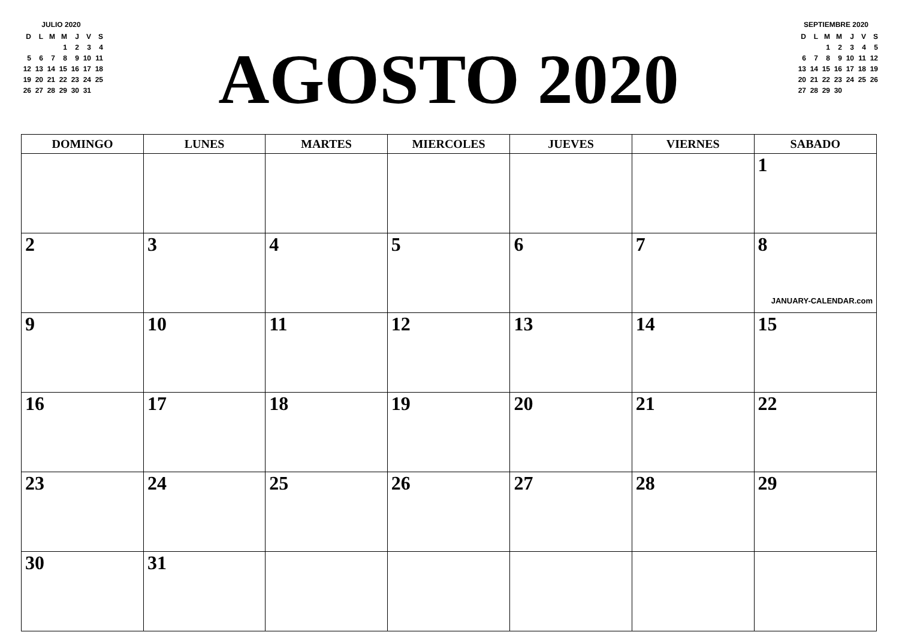JULIO 2020
| D | L | M | M | J | V | S |
| | | | 1 | 2 | 3 | 4 |
| 5 | 6 | 7 | 8 | 9 | 10 | 11 |
| 12 | 13 | 14 | 15 | 16 | 17 | 18 |
| 19 | 20 | 21 | 22 | 23 | 24 | 25 |
| 26 | 27 | 28 | 29 | 30 | 31 | |
AGOSTO 2020
SEPTIEMBRE 2020
| D | L | M | M | J | V | S |
| | | 1 | 2 | 3 | 4 | 5 |
| 6 | 7 | 8 | 9 | 10 | 11 | 12 |
| 13 | 14 | 15 | 16 | 17 | 18 | 19 |
| 20 | 21 | 22 | 23 | 24 | 25 | 26 |
| 27 | 28 | 29 | 30 | | | |
| DOMINGO | LUNES | MARTES | MIERCOLES | JUEVES | VIERNES | SABADO |
| --- | --- | --- | --- | --- | --- | --- |
| | | | | | | 1 |
| 2 | 3 | 4 | 5 | 6 | 7 | 8 JANUARY-CALENDAR.com |
| 9 | 10 | 11 | 12 | 13 | 14 | 15 |
| 16 | 17 | 18 | 19 | 20 | 21 | 22 |
| 23 | 24 | 25 | 26 | 27 | 28 | 29 |
| 30 | 31 | | | | | |